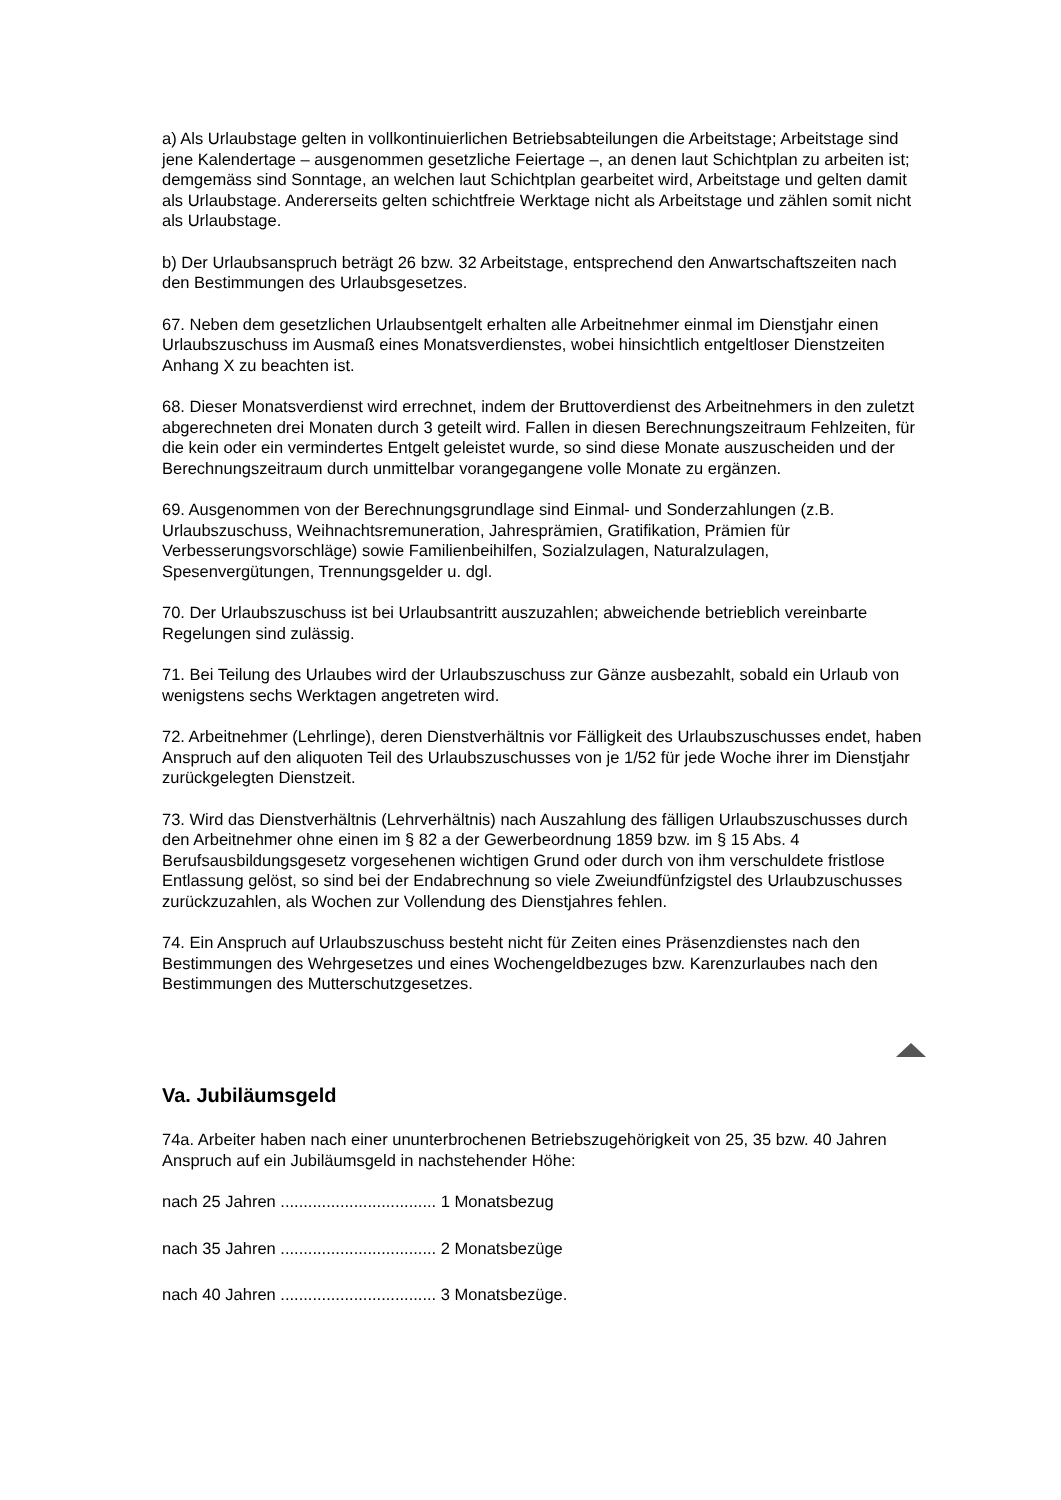a) Als Urlaubstage gelten in vollkontinuierlichen Betriebsabteilungen die Arbeitstage; Arbeitstage sind jene Kalendertage – ausgenommen gesetzliche Feiertage –, an denen laut Schichtplan zu arbeiten ist; demgemäss sind Sonntage, an welchen laut Schichtplan gearbeitet wird, Arbeitstage und gelten damit als Urlaubstage. Andererseits gelten schichtfreie Werktage nicht als Arbeitstage und zählen somit nicht als Urlaubstage.
b) Der Urlaubsanspruch beträgt 26 bzw. 32 Arbeitstage, entsprechend den Anwartschaftszeiten nach den Bestimmungen des Urlaubsgesetzes.
67. Neben dem gesetzlichen Urlaubsentgelt erhalten alle Arbeitnehmer einmal im Dienstjahr einen Urlaubszuschuss im Ausmaß eines Monatsverdienstes, wobei hinsichtlich entgeltloser Dienstzeiten Anhang X zu beachten ist.
68. Dieser Monatsverdienst wird errechnet, indem der Bruttoverdienst des Arbeitnehmers in den zuletzt abgerechneten drei Monaten durch 3 geteilt wird. Fallen in diesen Berechnungszeitraum Fehlzeiten, für die kein oder ein vermindertes Entgelt geleistet wurde, so sind diese Monate auszuscheiden und der Berechnungszeitraum durch unmittelbar vorangegangene volle Monate zu ergänzen.
69. Ausgenommen von der Berechnungsgrundlage sind Einmal- und Sonderzahlungen (z.B. Urlaubszuschuss, Weihnachtsremuneration, Jahresprämien, Gratifikation, Prämien für Verbesserungsvorschläge) sowie Familienbeihilfen, Sozialzulagen, Naturalzulagen, Spesenvergütungen, Trennungsgelder u. dgl.
70. Der Urlaubszuschuss ist bei Urlaubsantritt auszuzahlen; abweichende betrieblich vereinbarte Regelungen sind zulässig.
71. Bei Teilung des Urlaubes wird der Urlaubszuschuss zur Gänze ausbezahlt, sobald ein Urlaub von wenigstens sechs Werktagen angetreten wird.
72. Arbeitnehmer (Lehrlinge), deren Dienstverhältnis vor Fälligkeit des Urlaubszuschusses endet, haben Anspruch auf den aliquoten Teil des Urlaubszuschusses von je 1/52 für jede Woche ihrer im Dienstjahr zurückgelegten Dienstzeit.
73. Wird das Dienstverhältnis (Lehrverhältnis) nach Auszahlung des fälligen Urlaubszuschusses durch den Arbeitnehmer ohne einen im § 82 a der Gewerbeordnung 1859 bzw. im § 15 Abs. 4 Berufsausbildungsgesetz vorgesehenen wichtigen Grund oder durch von ihm verschuldete fristlose Entlassung gelöst, so sind bei der Endabrechnung so viele Zweiundfünfzigstel des Urlaubzuschusses zurückzuzahlen, als Wochen zur Vollendung des Dienstjahres fehlen.
74. Ein Anspruch auf Urlaubszuschuss besteht nicht für Zeiten eines Präsenzdienstes nach den Bestimmungen des Wehrgesetzes und eines Wochengeldbezuges bzw. Karenzurlaubes nach den Bestimmungen des Mutterschutzgesetzes.
Va. Jubiläumsgeld
74a. Arbeiter haben nach einer ununterbrochenen Betriebszugehörigkeit von 25, 35 bzw. 40 Jahren Anspruch auf ein Jubiläumsgeld in nachstehender Höhe:
nach 25 Jahren .................................. 1 Monatsbezug
nach 35 Jahren .................................. 2 Monatsbezüge
nach 40 Jahren .................................. 3 Monatsbezüge.